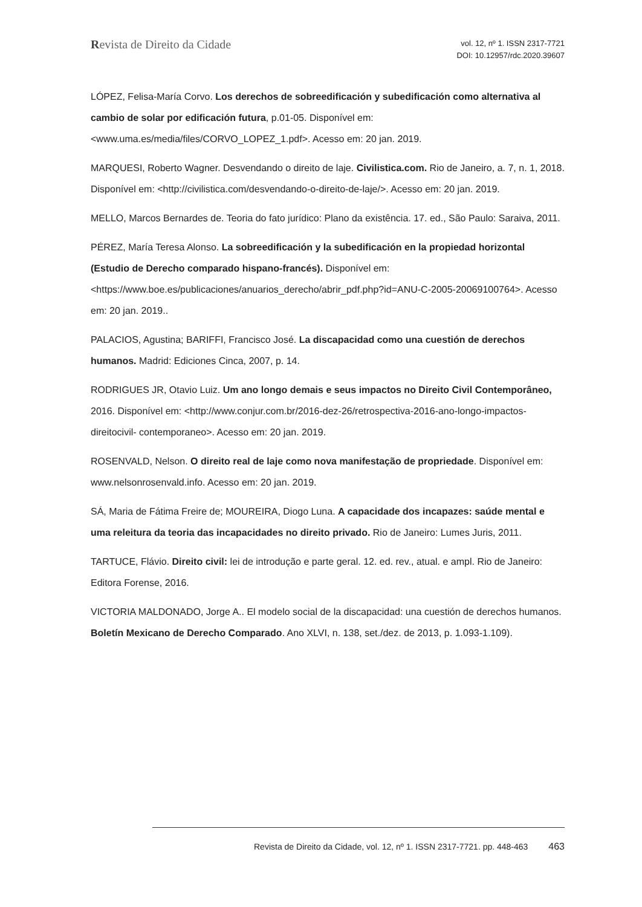Revista de Direito da Cidade
vol. 12, nº 1. ISSN 2317-7721
DOI: 10.12957/rdc.2020.39607
LÓPEZ, Felisa-María Corvo. Los derechos de sobreedificación y subedificación como alternativa al cambio de solar por edificación futura, p.01-05. Disponível em: <www.uma.es/media/files/CORVO_LOPEZ_1.pdf>. Acesso em: 20 jan. 2019.
MARQUESI, Roberto Wagner. Desvendando o direito de laje. Civilistica.com. Rio de Janeiro, a. 7, n. 1, 2018. Disponível em: <http://civilistica.com/desvendando-o-direito-de-laje/>. Acesso em: 20 jan. 2019.
MELLO, Marcos Bernardes de. Teoria do fato jurídico: Plano da existência. 17. ed., São Paulo: Saraiva, 2011.
PÉREZ, María Teresa Alonso. La sobreedificación y la subedificación en la propiedad horizontal (Estudio de Derecho comparado hispano-francés). Disponível em: <https://www.boe.es/publicaciones/anuarios_derecho/abrir_pdf.php?id=ANU-C-2005-20069100764>. Acesso em: 20 jan. 2019..
PALACIOS, Agustina; BARIFFI, Francisco José. La discapacidad como una cuestión de derechos humanos. Madrid: Ediciones Cinca, 2007, p. 14.
RODRIGUES JR, Otavio Luiz. Um ano longo demais e seus impactos no Direito Civil Contemporâneo, 2016. Disponível em: <http://www.conjur.com.br/2016-dez-26/retrospectiva-2016-ano-longo-impactos-direitocivil- contemporaneo>. Acesso em: 20 jan. 2019.
ROSENVALD, Nelson. O direito real de laje como nova manifestação de propriedade. Disponível em: www.nelsonrosenvald.info. Acesso em: 20 jan. 2019.
SÁ, Maria de Fátima Freire de; MOUREIRA, Diogo Luna. A capacidade dos incapazes: saúde mental e uma releitura da teoria das incapacidades no direito privado. Rio de Janeiro: Lumes Juris, 2011.
TARTUCE, Flávio. Direito civil: lei de introdução e parte geral. 12. ed. rev., atual. e ampl. Rio de Janeiro: Editora Forense, 2016.
VICTORIA MALDONADO, Jorge A.. El modelo social de la discapacidad: una cuestión de derechos humanos. Boletín Mexicano de Derecho Comparado. Ano XLVI, n. 138, set./dez. de 2013, p. 1.093-1.109).
Revista de Direito da Cidade, vol. 12, nº 1. ISSN 2317-7721. pp. 448-463 463